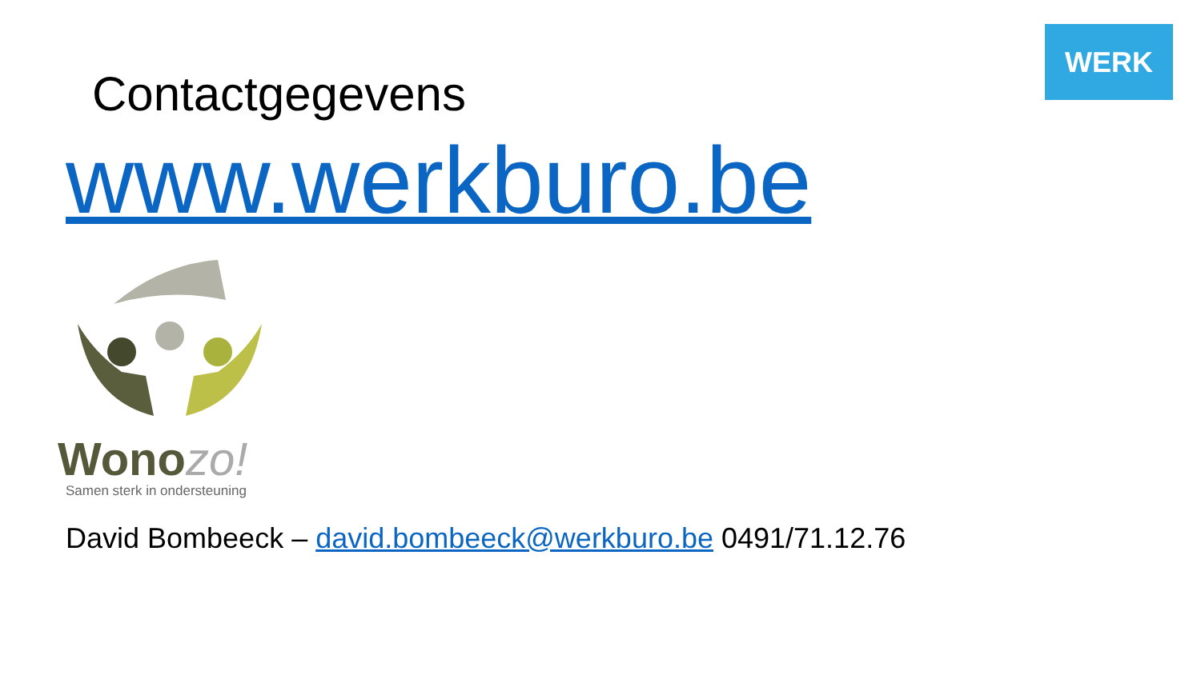WERK
Contactgegevens
www.werkburo.be
Wonozo!
Samen sterk in ondersteuning
David Bombeeck – david.bombeeck@werkburo.be 0491/71.12.76